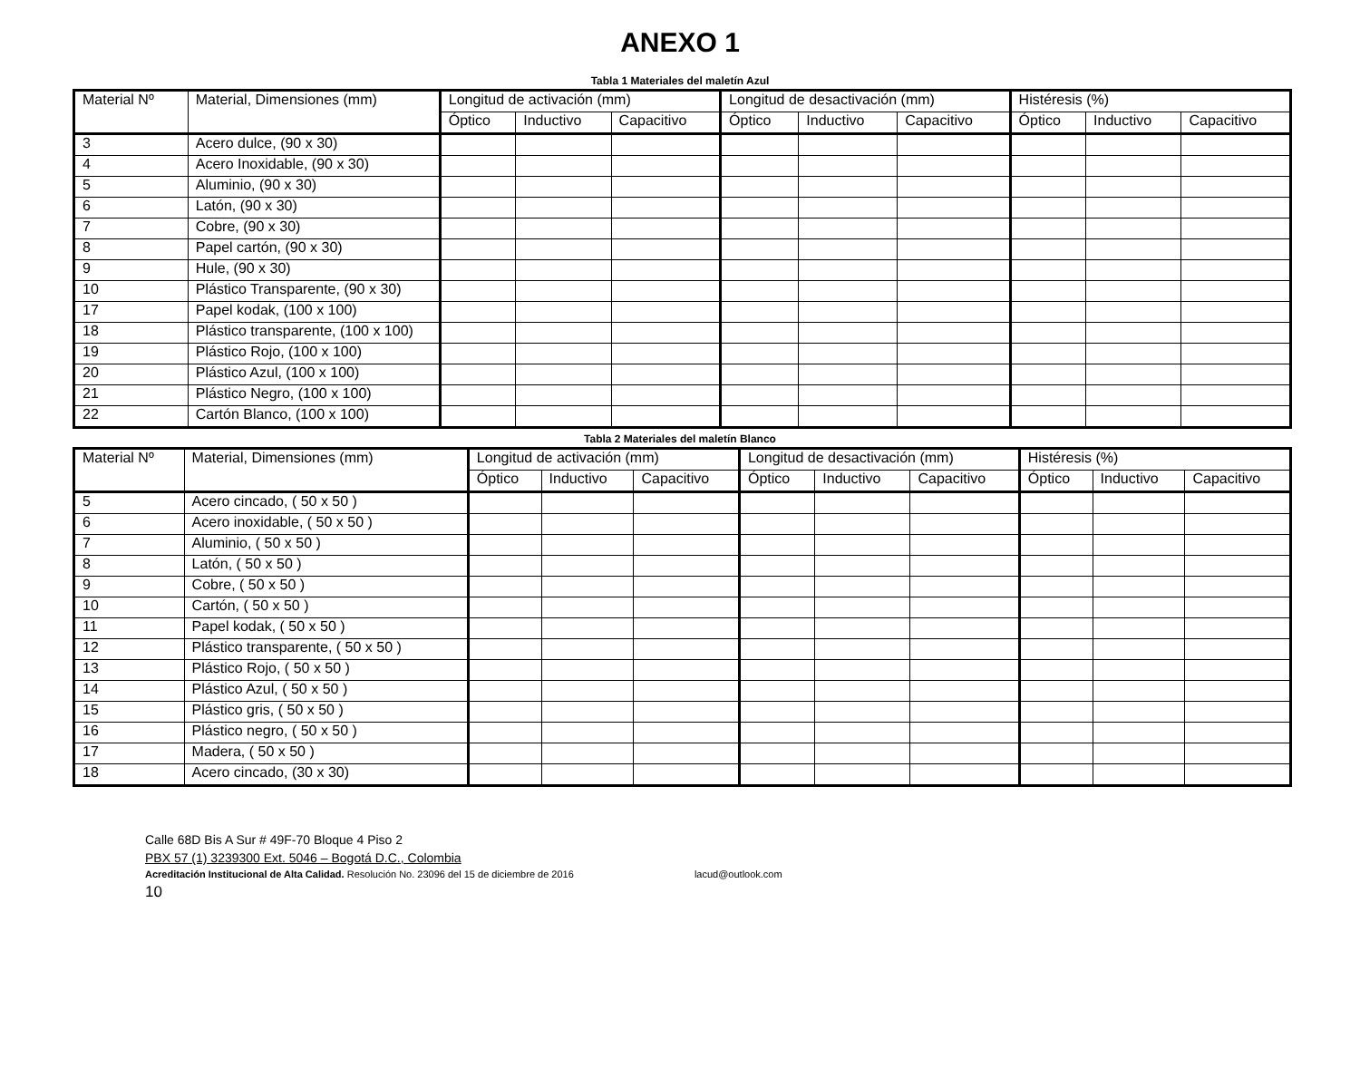ANEXO 1
Tabla 1 Materiales del maletín Azul
| Material Nº | Material, Dimensiones (mm) | Longitud de activación (mm) | | | Longitud de desactivación (mm) | | | Histéresis (%) | | |
| --- | --- | --- | --- | --- | --- | --- | --- | --- | --- | --- |
| | | Óptico | Inductivo | Capacitivo | Óptico | Inductivo | Capacitivo | Óptico | Inductivo | Capacitivo |
| 3 | Acero dulce, (90 x 30) | | | | | | | | | |
| 4 | Acero Inoxidable, (90 x 30) | | | | | | | | | |
| 5 | Aluminio, (90 x 30) | | | | | | | | | |
| 6 | Latón, (90 x 30) | | | | | | | | | |
| 7 | Cobre, (90 x 30) | | | | | | | | | |
| 8 | Papel cartón, (90 x 30) | | | | | | | | | |
| 9 | Hule, (90 x 30) | | | | | | | | | |
| 10 | Plástico Transparente, (90 x 30) | | | | | | | | | |
| 17 | Papel kodak, (100 x 100) | | | | | | | | | |
| 18 | Plástico transparente, (100 x 100) | | | | | | | | | |
| 19 | Plástico Rojo, (100 x 100) | | | | | | | | | |
| 20 | Plástico Azul, (100 x 100) | | | | | | | | | |
| 21 | Plástico Negro, (100 x 100) | | | | | | | | | |
| 22 | Cartón Blanco, (100 x 100) | | | | | | | | | |
Tabla 2 Materiales del maletín Blanco
| Material Nº | Material, Dimensiones (mm) | Longitud de activación (mm) | | | Longitud de desactivación (mm) | | | Histéresis (%) | | |
| --- | --- | --- | --- | --- | --- | --- | --- | --- | --- | --- |
| | | Óptico | Inductivo | Capacitivo | Óptico | Inductivo | Capacitivo | Óptico | Inductivo | Capacitivo |
| 5 | Acero cincado, ( 50 x 50 ) | | | | | | | | | |
| 6 | Acero inoxidable, ( 50 x 50 ) | | | | | | | | | |
| 7 | Aluminio, ( 50 x 50 ) | | | | | | | | | |
| 8 | Latón, ( 50 x 50 ) | | | | | | | | | |
| 9 | Cobre, ( 50 x 50 ) | | | | | | | | | |
| 10 | Cartón, ( 50 x 50 ) | | | | | | | | | |
| 11 | Papel kodak, ( 50 x 50 ) | | | | | | | | | |
| 12 | Plástico transparente, ( 50 x 50 ) | | | | | | | | | |
| 13 | Plástico Rojo, ( 50 x 50 ) | | | | | | | | | |
| 14 | Plástico Azul, ( 50 x 50 ) | | | | | | | | | |
| 15 | Plástico gris, ( 50 x 50 ) | | | | | | | | | |
| 16 | Plástico negro, ( 50 x 50 ) | | | | | | | | | |
| 17 | Madera, ( 50 x 50 ) | | | | | | | | | |
| 18 | Acero cincado, (30 x 30) | | | | | | | | | |
Calle 68D Bis A Sur # 49F-70 Bloque 4 Piso 2
PBX 57 (1) 3239300 Ext. 5046 – Bogotá D.C., Colombia
Acreditación Institucional de Alta Calidad. Resolución No. 23096 del 15 de diciembre de 2016 lacud@outlook.com
10